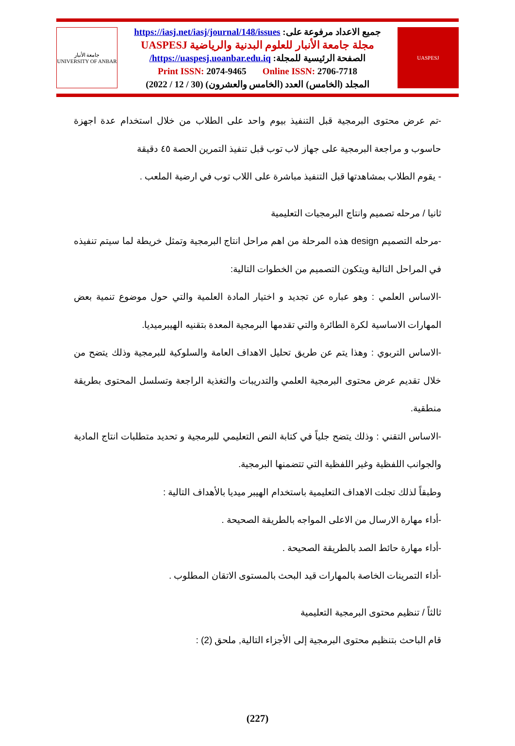جامعة الأنبار
UNIVERSITY OF ANBAR
جميع الاعداد مرفوعة على: https://iasj.net/iasj/journal/148/issues
مجلة جامعة الأنبار للعلوم البدنية والرياضية UASPESJ
الصفحة الرئيسية للمجلة: https://uaspesj.uoanbar.edu.iq/
Print ISSN: 2074-9465 Online ISSN: 2706-7718
المجلد (الخامس) العدد (الخامس والعشرون) (30 / 12 / 2022)
UASPESJ
-تم عرض محتوى البرمجية قبل التنفيذ بيوم واحد على الطلاب من خلال استخدام عدة اجهزة حاسوب و مراجعة البرمجية على جهاز لاب توب قبل تنفيذ التمرين الحصة ٤٥ دقيقة
- يقوم الطلاب بمشاهدتها قبل التنفيذ مباشرة على اللاب توب في ارضية الملعب .
ثانيا / مرحله تصميم وانتاج البرمجيات التعليمية
-مرحله التصميم design هذه المرحلة من اهم مراحل انتاج البرمجية وتمثل خريطة لما سيتم تنفيذه في المراحل التالية ويتكون التصميم من الخطوات التالية:
-الاساس العلمي : وهو عباره عن تجديد و اختيار المادة العلمية والتي حول موضوع تنمية بعض المهارات الاساسية لكرة الطائرة والتي تقدمها البرمجية المعدة بتقنيه الهيبرميديا.
-الاساس التربوي : وهذا يتم عن طريق تحليل الاهداف العامة والسلوكية للبرمجية وذلك يتضح من خلال تقديم عرض محتوى البرمجية العلمي والتدريبات والتغذية الراجعة وتسلسل المحتوى بطريقة منطقية.
-الاساس التقني : وذلك يتضح جلياً في كتابة النص التعليمي للبرمجية و تحديد متطلبات انتاج المادية والجوانب اللفظية وغير اللفظية التي تتضمنها البرمجية.
وطبقاً لذلك تجلت الاهداف التعليمية باستخدام الهيبر ميديا بالأهداف التالية :
-أداء مهارة الارسال من الاعلى المواجه بالطريقة الصحيحة .
-أداء مهارة حائط الصد بالطريقة الصحيحة .
-أداء التمرينات الخاصة بالمهارات قيد البحث بالمستوى الاتقان المطلوب .
ثالثاً / تنظيم محتوى البرمجية التعليمية
قام الباحث بتنظيم محتوى البرمجية إلى الأجزاء التالية, ملحق (2) :
(227)